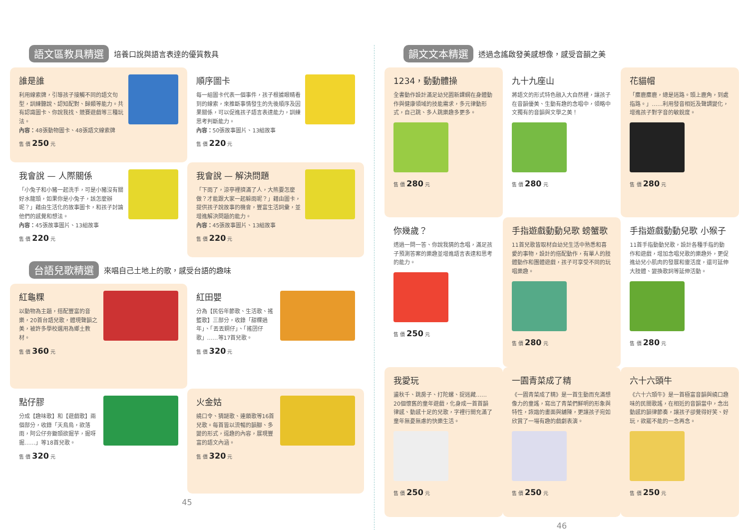語文區教具精選 培養口說與語言表達的優質教具
誰是誰
利用線索牌，引導孩子接觸不同的語文句型，訓練聽說、認知配對、歸類等能力。共有認識圖卡、你說我找、競賽遊戲等三種玩法。
內容：48張動物圖卡、48張語文線索牌
售 價 250 元
順序圖卡
每一組圖卡代表一個事件，孩子根據眼睛看到的線索，來推斷事情發生的先後順序及因果關係，可以促進孩子語言表達能力，訓練思考判斷能力。
內容：50張故事圖片、13組故事
售 價 220 元
我會說 — 人際關係
「小兔子和小豬一起洗手，可是小豬沒有關好水龍頭，如果你是小兔子，該怎麼辦呢？」藉由生活化的故事圖卡，和孩子討論他們的感覺和想法。
內容：45張故事圖片、13組故事
售 價 220 元
我會說 — 解決問題
「下雨了，涼亭裡擠滿了人，大熊要怎麼做？才能跟大家一起躲雨呢？」藉由圖卡，提供孩子說故事的機會，豐富生活詞彙，並增進解決問題的能力。
內容：45張故事圖片、13組故事
售 價 220 元
台語兒歌精選 來唱自己土地上的歌，感受台語的趣味
紅龜粿
以動物為主題，搭配豐富的音樂，20首台語兒歌，體現聲韻之美，被許多學校選用為鄉土教材。
售 價 360 元
紅田嬰
分為【民俗年節歌、生活歌、搖籃歌】三部分，收錄「甜粿過年」、「丟丟銅仔」、「搖囝仔歌」……等17首兒歌。
售 價 320 元
點仔膠
分成【趣味歌】和【遊戲歌】兩個部分，收錄「天烏烏，欲落雨，阿公仔夯鋤頭欲掘芋，掘呀掘……」等18首兒歌。
售 價 320 元
火金姑
繞口令、猜謎歌、連鎖歌等16首兒歌。每首皆以流暢的韻腳、多變的形式，逗趣的內容，展現豐富的語文內涵。
售 價 320 元
45
韻文文本精選 透過念謠啟發美感想像，感受音韻之美
1234，動動體操
全書動作設計滿足幼兒園新課綱在身體動作與健康領域的技能需求，多元律動形式，自己跳、多人跳樂趣多更多。
售 價 280 元
九十九座山
將語文的形式特色融入大自然裡，讓孩子在音韻優美、生動有趣的念唱中，領略中文獨有的音韻與文學之美！
售 價 280 元
花貓帽
「麋鹿麋鹿，總是迷路。頭上鹿角，到處指路。」……利用發音相近及聲調變化，增進孩子對字音的敏銳度。
售 價 280 元
你幾歲？
透過一問一答、你說我猜的念唱，滿足孩子預測答案的樂趣並增進語言表達和思考的能力。
售 價 250 元
手指遊戲動動兒歌 螃蟹歌
11首兒歌皆取材自幼兒生活中熟悉和喜愛的事物，設計的搭配動作，有單人的肢體動作和團體遊戲，孩子可享受不同的玩唱樂趣。
售 價 280 元
手指遊戲動動兒歌 小猴子
11首手指動動兒歌，設計各種手指的動作和遊戲，增加念唱兒歌的樂趣外，更促進幼兒小肌肉的發展和靈活度，還可延伸大肢體、變換歌詞等延伸活動。
售 價 280 元
我愛玩
盪秋千、跳房子、打陀螺、捉迷藏……20個懷舊的童年遊戲，化身成一首首韻律感、動感十足的兒歌，字裡行間充滿了童年無憂無慮的快樂生活。
售 價 250 元
一園青菜成了精
《一園青菜成了精》是一首生動而充滿想像力的童謠，寫出了青菜們鮮明的形象與特性，詼諧的畫面與舖陳，更讓孩子宛如欣賞了一場有趣的戲劇表演。
售 價 250 元
六十六頭牛
《六十六頭牛》是一首極富音韻與繞口趣味的民間歌謠，在相近的音韻當中，念出動感的韻律節奏，讓孩子卻覺得好笑、好玩，欲罷不能的一念再念。
售 價 250 元
46